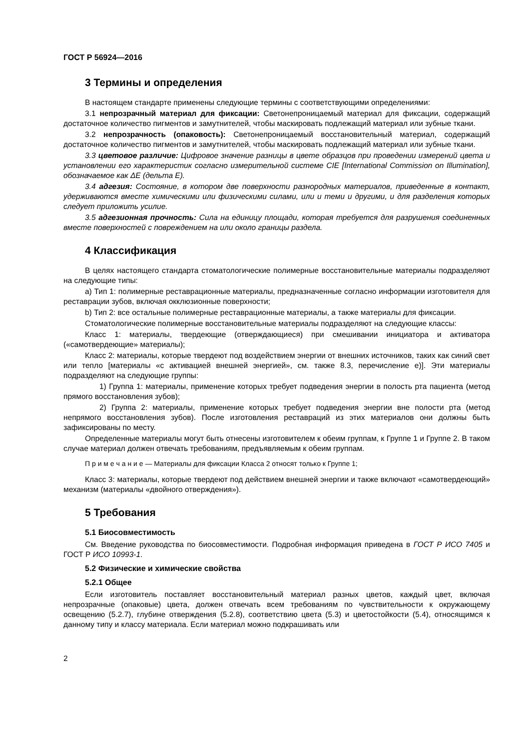ГОСТ Р 56924—2016
3 Термины и определения
В настоящем стандарте применены следующие термины с соответствующими определениями:
3.1 непрозрачный материал для фиксации: Светонепроницаемый материал для фиксации, содержащий достаточное количество пигментов и замутнителей, чтобы маскировать подлежащий материал или зубные ткани.
3.2 непрозрачность (опаковость): Светонепроницаемый восстановительный материал, содержащий достаточное количество пигментов и замутнителей, чтобы маскировать подлежащий материал или зубные ткани.
3.3 цветовое различие: Цифровое значение разницы в цвете образцов при проведении измерений цвета и установлении его характеристик согласно измерительной системе CIE [International Commission on Illumination], обозначаемое как ΔE (дельта E).
3.4 адгезия: Состояние, в котором две поверхности разнородных материалов, приведенные в контакт, удерживаются вместе химическими или физическими силами, или и теми и другими, и для разделения которых следует приложить усилие.
3.5 адгезионная прочность: Сила на единицу площади, которая требуется для разрушения соединенных вместе поверхностей с повреждением на или около границы раздела.
4 Классификация
В целях настоящего стандарта стоматологические полимерные восстановительные материалы подразделяют на следующие типы:
a) Тип 1: полимерные реставрационные материалы, предназначенные согласно информации изготовителя для реставрации зубов, включая окклюзионные поверхности;
b) Тип 2: все остальные полимерные реставрационные материалы, а также материалы для фиксации.
Стоматологические полимерные восстановительные материалы подразделяют на следующие классы:
Класс 1: материалы, твердеющие (отверждающиеся) при смешивании инициатора и активатора («самотвердеющие» материалы);
Класс 2: материалы, которые твердеют под воздействием энергии от внешних источников, таких как синий свет или тепло [материалы «с активацией внешней энергией», см. также 8.3, перечисление e)]. Эти материалы подразделяют на следующие группы:
1) Группа 1: материалы, применение которых требует подведения энергии в полость рта пациента (метод прямого восстановления зубов);
2) Группа 2: материалы, применение которых требует подведения энергии вне полости рта (метод непрямого восстановления зубов). После изготовления реставраций из этих материалов они должны быть зафиксированы по месту.
Определенные материалы могут быть отнесены изготовителем к обеим группам, к Группе 1 и Группе 2. В таком случае материал должен отвечать требованиям, предъявляемым к обеим группам.
П р и м е ч а н и е — Материалы для фиксации Класса 2 относят только к Группе 1;
Класс 3: материалы, которые твердеют под действием внешней энергии и также включают «самотвердеющий» механизм (материалы «двойного отверждения»).
5 Требования
5.1 Биосовместимость
См. Введение руководства по биосовместимости. Подробная информация приведена в ГОСТ Р ИСО 7405 и ГОСТ Р ИСО 10993-1.
5.2 Физические и химические свойства
5.2.1 Общее
Если изготовитель поставляет восстановительный материал разных цветов, каждый цвет, включая непрозрачные (опаковые) цвета, должен отвечать всем требованиям по чувствительности к окружающему освещению (5.2.7), глубине отверждения (5.2.8), соответствию цвета (5.3) и цветостойкости (5.4), относящимся к данному типу и классу материала. Если материал можно подкрашивать или
2